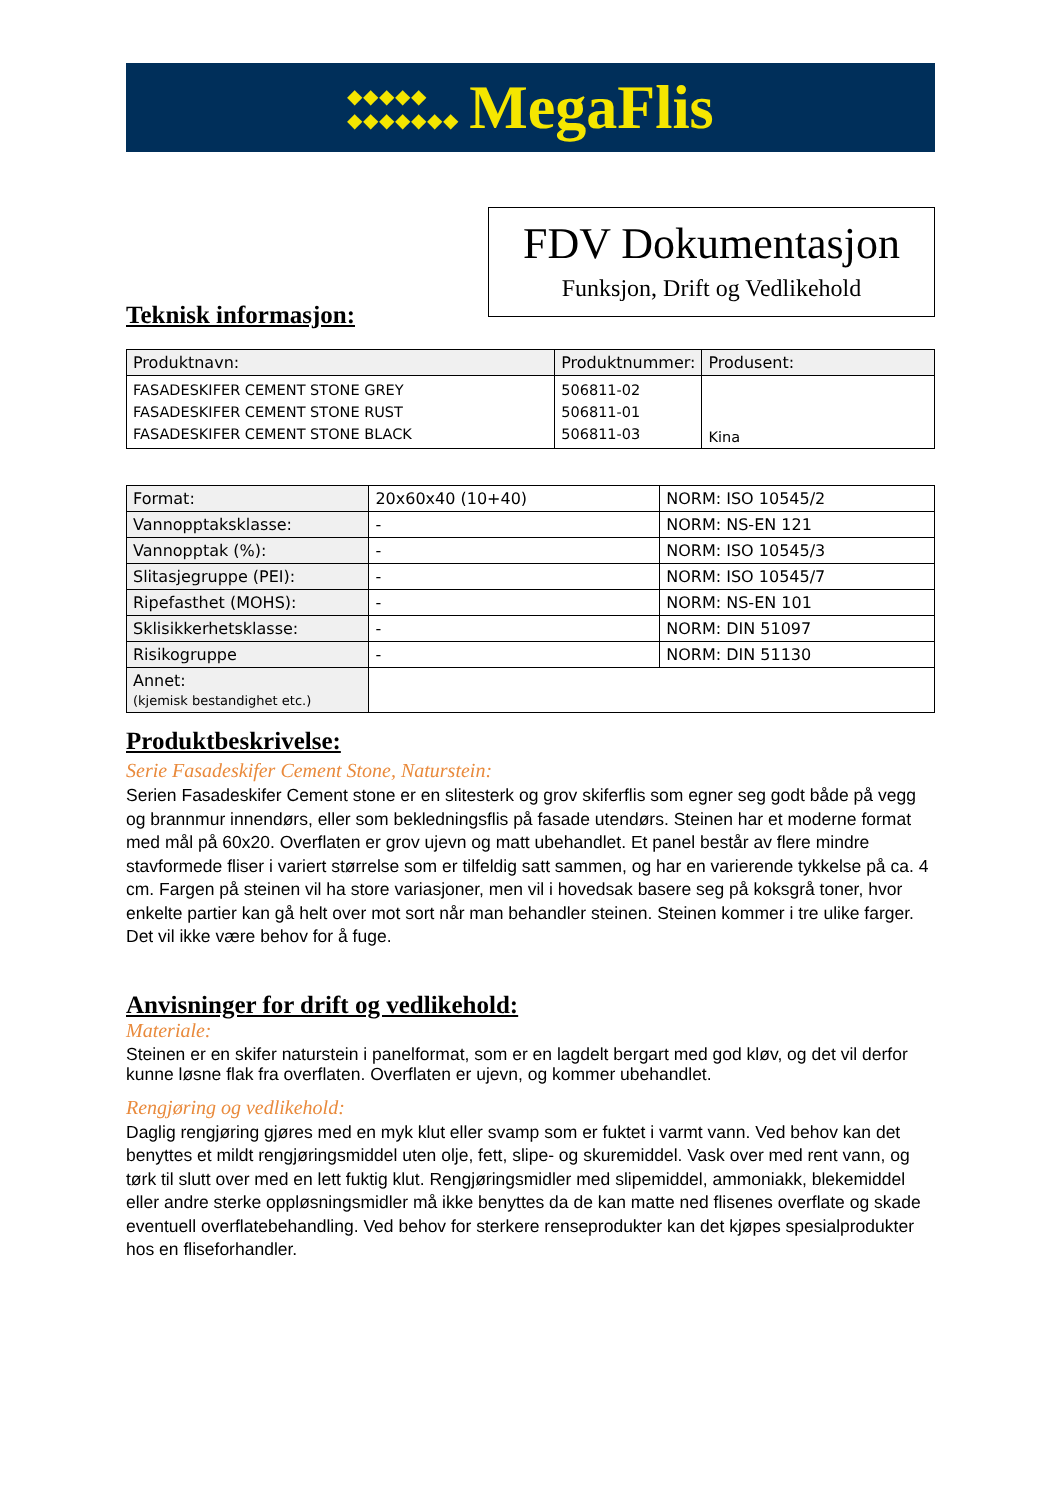◆◆◆◆◆
◆◆◆◆◆◆◆ MegaFlis
Teknisk informasjon:
FDV Dokumentasjon
Funksjon, Drift og Vedlikehold
| Produktnavn: | Produktnummer: | Produsent: |
| --- | --- | --- |
| FASADESKIFER CEMENT STONE GREY FASADESKIFER CEMENT STONE RUST FASADESKIFER CEMENT STONE BLACK | 506811-02 506811-01 506811-03 | Kina |
| Format: | 20x60x40 (10+40) | NORM: ISO 10545/2 |
| Vannopptaksklasse: | - | NORM: NS-EN 121 |
| Vannopptak (%): | - | NORM: ISO 10545/3 |
| Slitasjegruppe (PEI): | - | NORM: ISO 10545/7 |
| Ripefasthet (MOHS): | - | NORM: NS-EN 101 |
| Sklisikkerhetsklasse: | - | NORM: DIN 51097 |
| Risikogruppe | - | NORM: DIN 51130 |
| Annet: (kjemisk bestandighet etc.) | | |
Produktbeskrivelse:
Serie Fasadeskifer Cement Stone, Naturstein:
Serien Fasadeskifer Cement stone er en slitesterk og grov skiferflis som egner seg godt både på vegg og brannmur innendørs, eller som bekledningsflis på fasade utendørs. Steinen har et moderne format med mål på 60x20. Overflaten er grov ujevn og matt ubehandlet. Et panel består av flere mindre stavformede fliser i variert størrelse som er tilfeldig satt sammen, og har en varierende tykkelse på ca. 4 cm. Fargen på steinen vil ha store variasjoner, men vil i hovedsak basere seg på koksgrå toner, hvor enkelte partier kan gå helt over mot sort når man behandler steinen. Steinen kommer i tre ulike farger. Det vil ikke være behov for å fuge.
Anvisninger for drift og vedlikehold:
Materiale:
Steinen er en skifer naturstein i panelformat, som er en lagdelt bergart med god kløv, og det vil derfor kunne løsne flak fra overflaten. Overflaten er ujevn, og kommer ubehandlet.
Rengjøring og vedlikehold:
Daglig rengjøring gjøres med en myk klut eller svamp som er fuktet i varmt vann. Ved behov kan det benyttes et mildt rengjøringsmiddel uten olje, fett, slipe- og skuremiddel. Vask over med rent vann, og tørk til slutt over med en lett fuktig klut. Rengjøringsmidler med slipemiddel, ammoniakk, blekemiddel eller andre sterke oppløsningsmidler må ikke benyttes da de kan matte ned flisenes overflate og skade eventuell overflatebehandling. Ved behov for sterkere renseprodukter kan det kjøpes spesialprodukter hos en fliseforhandler.